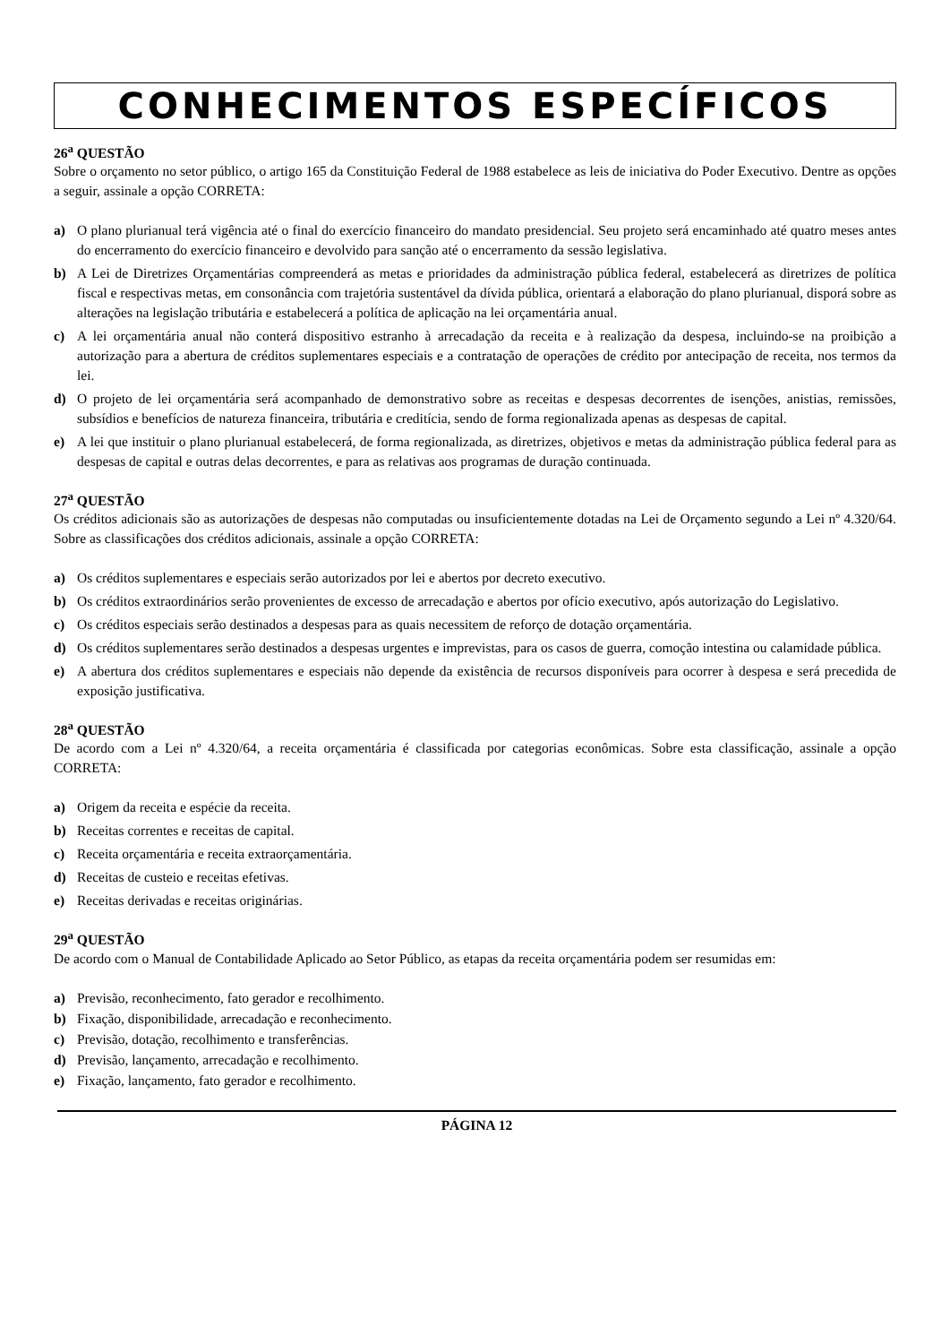CONHECIMENTOS ESPECÍFICOS
26<sup>a</sup> QUESTÃO
Sobre o orçamento no setor público, o artigo 165 da Constituição Federal de 1988 estabelece as leis de iniciativa do Poder Executivo. Dentre as opções a seguir, assinale a opção CORRETA:
a) O plano plurianual terá vigência até o final do exercício financeiro do mandato presidencial. Seu projeto será encaminhado até quatro meses antes do encerramento do exercício financeiro e devolvido para sanção até o encerramento da sessão legislativa.
b) A Lei de Diretrizes Orçamentárias compreenderá as metas e prioridades da administração pública federal, estabelecerá as diretrizes de política fiscal e respectivas metas, em consonância com trajetória sustentável da dívida pública, orientará a elaboração do plano plurianual, disporá sobre as alterações na legislação tributária e estabelecerá a política de aplicação na lei orçamentária anual.
c) A lei orçamentária anual não conterá dispositivo estranho à arrecadação da receita e à realização da despesa, incluindo-se na proibição a autorização para a abertura de créditos suplementares especiais e a contratação de operações de crédito por antecipação de receita, nos termos da lei.
d) O projeto de lei orçamentária será acompanhado de demonstrativo sobre as receitas e despesas decorrentes de isenções, anistias, remissões, subsídios e benefícios de natureza financeira, tributária e creditícia, sendo de forma regionalizada apenas as despesas de capital.
e) A lei que instituir o plano plurianual estabelecerá, de forma regionalizada, as diretrizes, objetivos e metas da administração pública federal para as despesas de capital e outras delas decorrentes, e para as relativas aos programas de duração continuada.
27<sup>a</sup> QUESTÃO
Os créditos adicionais são as autorizações de despesas não computadas ou insuficientemente dotadas na Lei de Orçamento segundo a Lei nº 4.320/64. Sobre as classificações dos créditos adicionais, assinale a opção CORRETA:
a) Os créditos suplementares e especiais serão autorizados por lei e abertos por decreto executivo.
b) Os créditos extraordinários serão provenientes de excesso de arrecadação e abertos por ofício executivo, após autorização do Legislativo.
c) Os créditos especiais serão destinados a despesas para as quais necessitem de reforço de dotação orçamentária.
d) Os créditos suplementares serão destinados a despesas urgentes e imprevistas, para os casos de guerra, comoção intestina ou calamidade pública.
e) A abertura dos créditos suplementares e especiais não depende da existência de recursos disponíveis para ocorrer à despesa e será precedida de exposição justificativa.
28<sup>a</sup> QUESTÃO
De acordo com a Lei nº 4.320/64, a receita orçamentária é classificada por categorias econômicas. Sobre esta classificação, assinale a opção CORRETA:
a) Origem da receita e espécie da receita.
b) Receitas correntes e receitas de capital.
c) Receita orçamentária e receita extraorçamentária.
d) Receitas de custeio e receitas efetivas.
e) Receitas derivadas e receitas originárias.
29<sup>a</sup> QUESTÃO
De acordo com o Manual de Contabilidade Aplicado ao Setor Público, as etapas da receita orçamentária podem ser resumidas em:
a) Previsão, reconhecimento, fato gerador e recolhimento.
b) Fixação, disponibilidade, arrecadação e reconhecimento.
c) Previsão, dotação, recolhimento e transferências.
d) Previsão, lançamento, arrecadação e recolhimento.
e) Fixação, lançamento, fato gerador e recolhimento.
PÁGINA 12